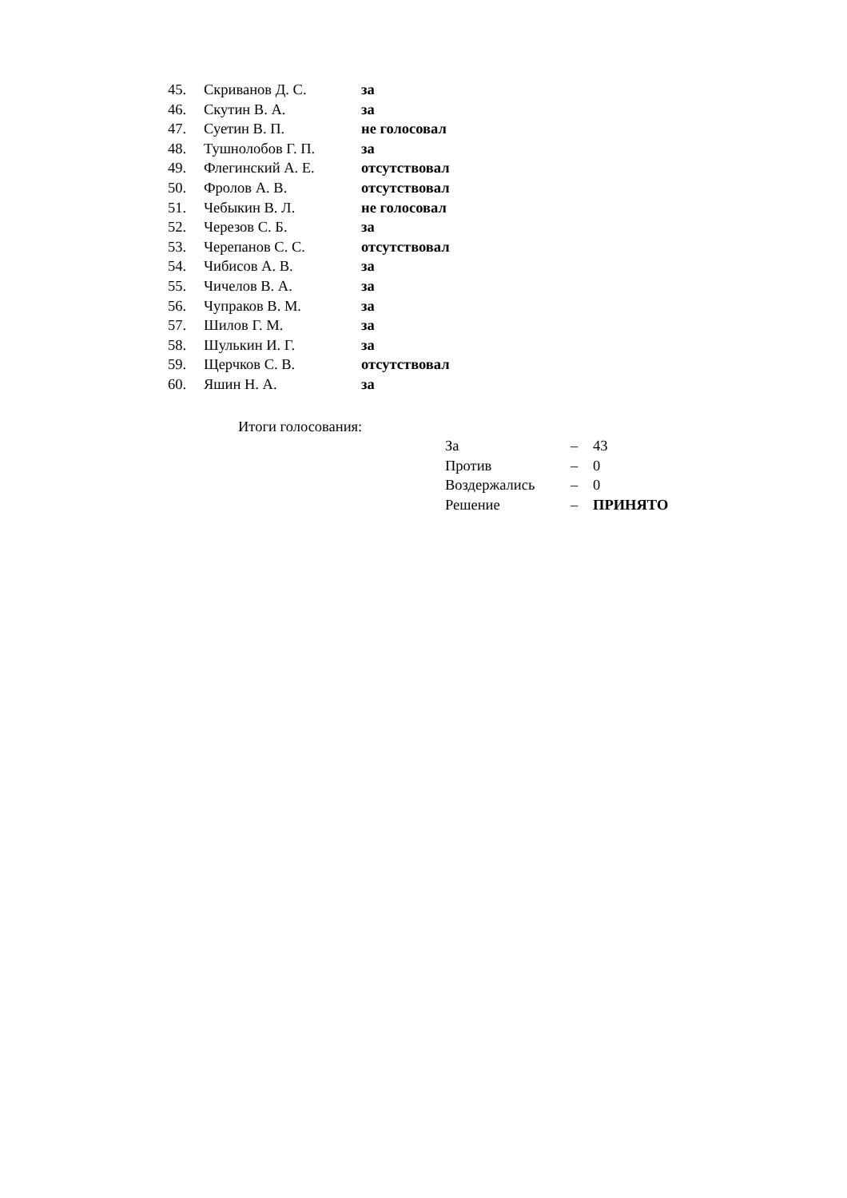| 45. | Скриванов Д. С. | за |
| 46. | Скутин В. А. | за |
| 47. | Суетин В. П. | не голосовал |
| 48. | Тушнолобов Г. П. | за |
| 49. | Флегинский А. Е. | отсутствовал |
| 50. | Фролов А. В. | отсутствовал |
| 51. | Чебыкин В. Л. | не голосовал |
| 52. | Черезов С. Б. | за |
| 53. | Черепанов С. С. | отсутствовал |
| 54. | Чибисов А. В. | за |
| 55. | Чичелов В. А. | за |
| 56. | Чупраков В. М. | за |
| 57. | Шилов Г. М. | за |
| 58. | Шулькин И. Г. | за |
| 59. | Щерчков С. В. | отсутствовал |
| 60. | Яшин Н. А. | за |
Итоги голосования:
| За | – | 43 |
| Против | – | 0 |
| Воздержались | – | 0 |
| Решение | – | ПРИНЯТО |